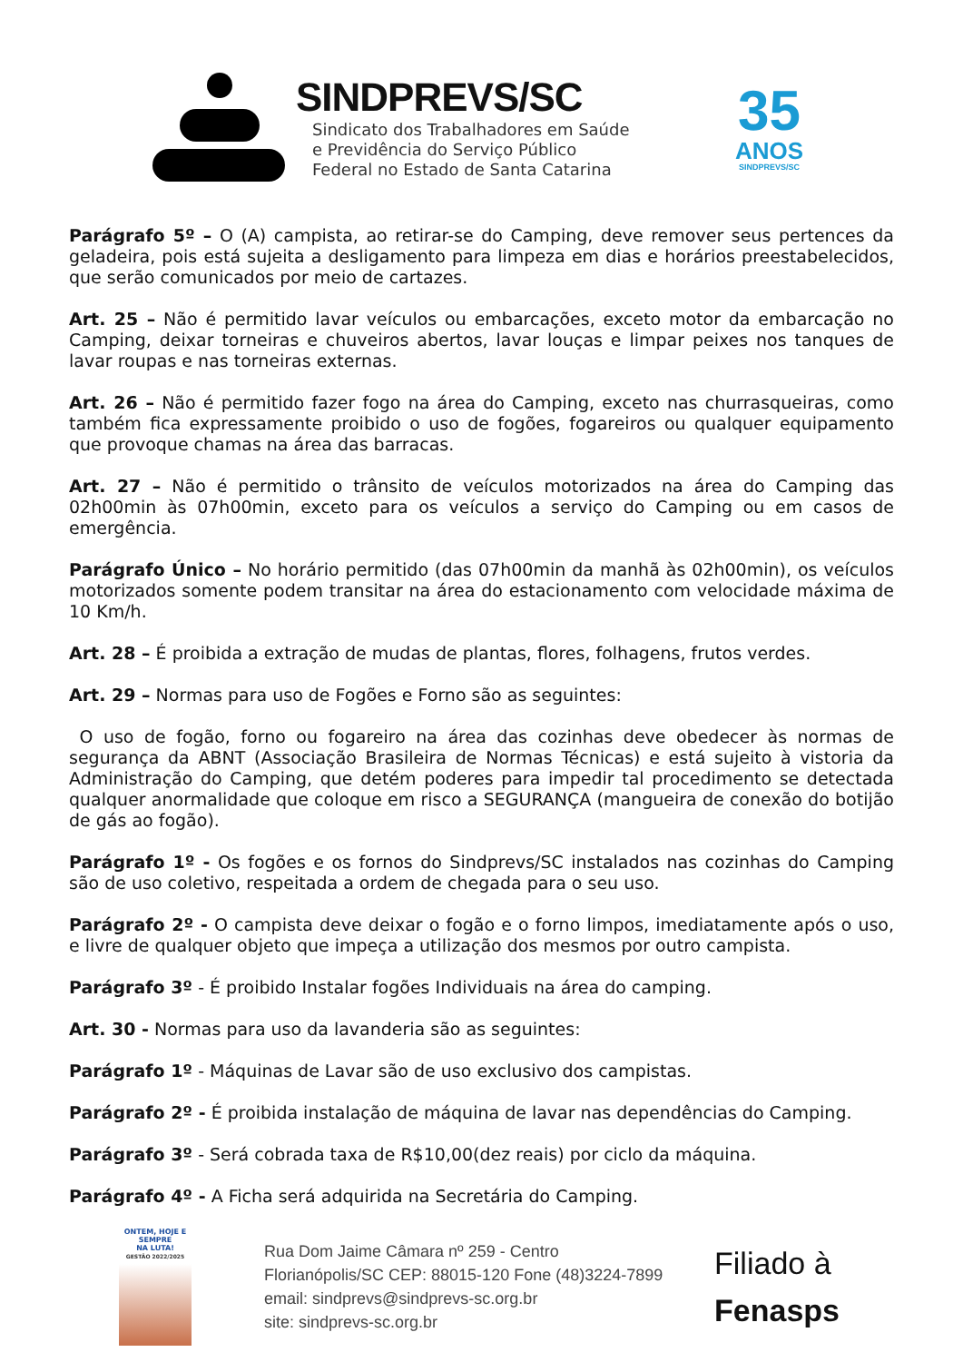SINDPREVS/SC
Sindicato dos Trabalhadores em Saúde
e Previdência do Serviço Público
Federal no Estado de Santa Catarina
35
ANOS
SINDPREVS/SC
Parágrafo 5º – O (A) campista, ao retirar-se do Camping, deve remover seus pertences da geladeira, pois está sujeita a desligamento para limpeza em dias e horários preestabelecidos, que serão comunicados por meio de cartazes.
Art. 25 – Não é permitido lavar veículos ou embarcações, exceto motor da embarcação no Camping, deixar torneiras e chuveiros abertos, lavar louças e limpar peixes nos tanques de lavar roupas e nas torneiras externas.
Art. 26 – Não é permitido fazer fogo na área do Camping, exceto nas churrasqueiras, como também fica expressamente proibido o uso de fogões, fogareiros ou qualquer equipamento que provoque chamas na área das barracas.
Art. 27 – Não é permitido o trânsito de veículos motorizados na área do Camping das 02h00min às 07h00min, exceto para os veículos a serviço do Camping ou em casos de emergência.
Parágrafo Único – No horário permitido (das 07h00min da manhã às 02h00min), os veículos motorizados somente podem transitar na área do estacionamento com velocidade máxima de 10 Km/h.
Art. 28 – É proibida a extração de mudas de plantas, flores, folhagens, frutos verdes.
Art. 29 – Normas para uso de Fogões e Forno são as seguintes:
O uso de fogão, forno ou fogareiro na área das cozinhas deve obedecer às normas de segurança da ABNT (Associação Brasileira de Normas Técnicas) e está sujeito à vistoria da Administração do Camping, que detém poderes para impedir tal procedimento se detectada qualquer anormalidade que coloque em risco a SEGURANÇA (mangueira de conexão do botijão de gás ao fogão).
Parágrafo 1º - Os fogões e os fornos do Sindprevs/SC instalados nas cozinhas do Camping são de uso coletivo, respeitada a ordem de chegada para o seu uso.
Parágrafo 2º - O campista deve deixar o fogão e o forno limpos, imediatamente após o uso, e livre de qualquer objeto que impeça a utilização dos mesmos por outro campista.
Parágrafo 3º - É proibido Instalar fogões Individuais na área do camping.
Art. 30 - Normas para uso da lavanderia são as seguintes:
Parágrafo 1º - Máquinas de Lavar são de uso exclusivo dos campistas.
Parágrafo 2º - É proibida instalação de máquina de lavar nas dependências do Camping.
Parágrafo 3º - Será cobrada taxa de R$10,00(dez reais) por ciclo da máquina.
Parágrafo 4º - A Ficha será adquirida na Secretária do Camping.
ONTEM, HOJE E SEMPRE
NA LUTA!
GESTÃO 2022/2025
Rua Dom Jaime Câmara nº 259 - Centro
Florianópolis/SC CEP: 88015-120 Fone (48)3224-7899
email: sindprevs@sindprevs-sc.org.br
site: sindprevs-sc.org.br
Filiado à
Fenasps